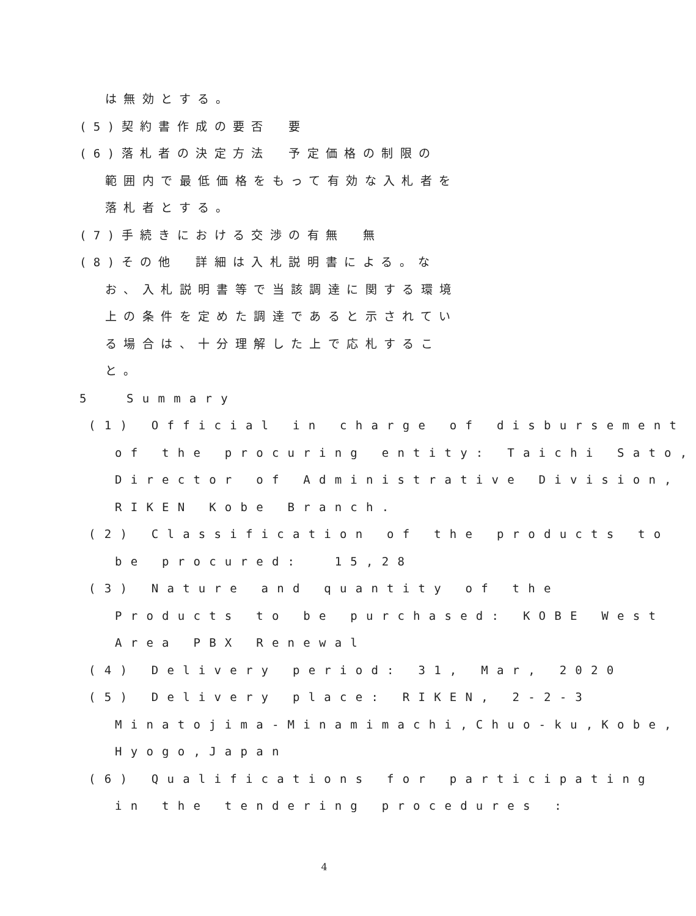は無効とする。
(5)契約書作成の要否　要
(6)落札者の決定方法　予定価格の制限の
範囲内で最低価格をもって有効な入札者を
落札者とする。
(7)手続きにおける交渉の有無　無
(8)その他　詳細は入札説明書による。な
お、入札説明書等で当該調達に関する環境
上の条件を定めた調達であると示されてい
る場合は、十分理解した上で応札するこ
と。
5 Summary
(1) Official in charge of disbursement
of the procuring entity: Taichi Sato,
Director of Administrative Division,
RIKEN Kobe Branch.
(2) Classification of the products to
be procured: 15,28
(3) Nature and quantity of the
Products to be purchased: KOBE West
Area PBX Renewal
(4) Delivery period: 31, Mar, 2020
(5) Delivery place: RIKEN, 2-2-3
Minatojima-Minamimachi,Chuo-ku,Kobe,
Hyogo,Japan
(6) Qualifications for participating
in the tendering procedures :
4